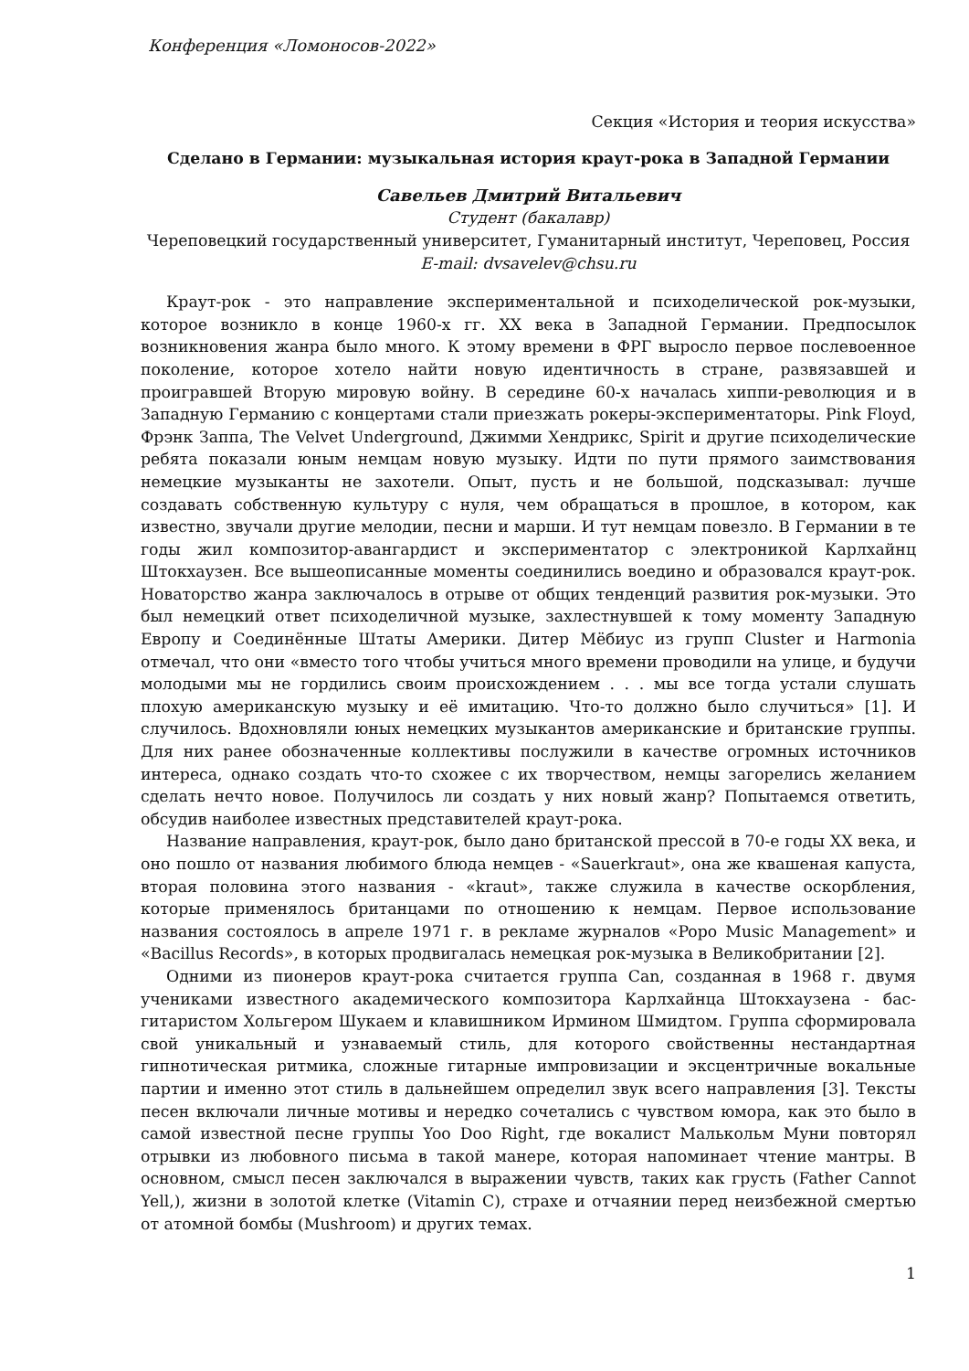Конференция «Ломоносов-2022»
Секция «История и теория искусства»
Сделано в Германии: музыкальная история краут-рока в Западной Германии
Савельев Дмитрий Витальевич
Студент (бакалавр)
Череповецкий государственный университет, Гуманитарный институт, Череповец, Россия
E-mail: dvsavelev@chsu.ru
Краут-рок - это направление экспериментальной и психоделической рок-музыки, которое возникло в конце 1960-х гг. XX века в Западной Германии. Предпосылок возникновения жанра было много. К этому времени в ФРГ выросло первое послевоенное поколение, которое хотело найти новую идентичность в стране, развязавшей и проигравшей Вторую мировую войну. В середине 60-х началась хиппи-революция и в Западную Германию с концертами стали приезжать рокеры-экспериментаторы. Pink Floyd, Фрэнк Заппа, The Velvet Underground, Джимми Хендрикс, Spirit и другие психоделические ребята показали юным немцам новую музыку. Идти по пути прямого заимствования немецкие музыканты не захотели. Опыт, пусть и не большой, подсказывал: лучше создавать собственную культуру с нуля, чем обращаться в прошлое, в котором, как известно, звучали другие мелодии, песни и марши. И тут немцам повезло. В Германии в те годы жил композитор-авангардист и экспериментатор с электроникой Карлхайнц Штокхаузен. Все вышеописанные моменты соединились воедино и образовался краут-рок. Новаторство жанра заключалось в отрыве от общих тенденций развития рок-музыки. Это был немецкий ответ психоделичной музыке, захлестнувшей к тому моменту Западную Европу и Соединённые Штаты Америки. Дитер Мёбиус из групп Cluster и Harmonia отмечал, что они «вместо того чтобы учиться много времени проводили на улице, и будучи молодыми мы не гордились своим происхождением . . . мы все тогда устали слушать плохую американскую музыку и её имитацию. Что-то должно было случиться» [1]. И случилось. Вдохновляли юных немецких музыкантов американские и британские группы. Для них ранее обозначенные коллективы послужили в качестве огромных источников интереса, однако создать что-то схожее с их творчеством, немцы загорелись желанием сделать нечто новое. Получилось ли создать у них новый жанр? Попытаемся ответить, обсудив наиболее известных представителей краут-рока.
Название направления, краут-рок, было дано британской прессой в 70-е годы XX века, и оно пошло от названия любимого блюда немцев - «Sauerkraut», она же квашеная капуста, вторая половина этого названия - «kraut», также служила в качестве оскорбления, которые применялось британцами по отношению к немцам. Первое использование названия состоялось в апреле 1971 г. в рекламе журналов «Popo Music Management» и «Bacillus Records», в которых продвигалась немецкая рок-музыка в Великобритании [2].
Одними из пионеров краут-рока считается группа Can, созданная в 1968 г. двумя учениками известного академического композитора Карлхайнца Штокхаузена - бас-гитаристом Хольгером Шукаем и клавишником Ирмином Шмидтом. Группа сформировала свой уникальный и узнаваемый стиль, для которого свойственны нестандартная гипнотическая ритмика, сложные гитарные импровизации и эксцентричные вокальные партии и именно этот стиль в дальнейшем определил звук всего направления [3]. Тексты песен включали личные мотивы и нередко сочетались с чувством юмора, как это было в самой известной песне группы Yoo Doo Right, где вокалист Малькольм Муни повторял отрывки из любовного письма в такой манере, которая напоминает чтение мантры. В основном, смысл песен заключался в выражении чувств, таких как грусть (Father Cannot Yell,), жизни в золотой клетке (Vitamin C), страхе и отчаянии перед неизбежной смертью от атомной бомбы (Mushroom) и других темах.
1